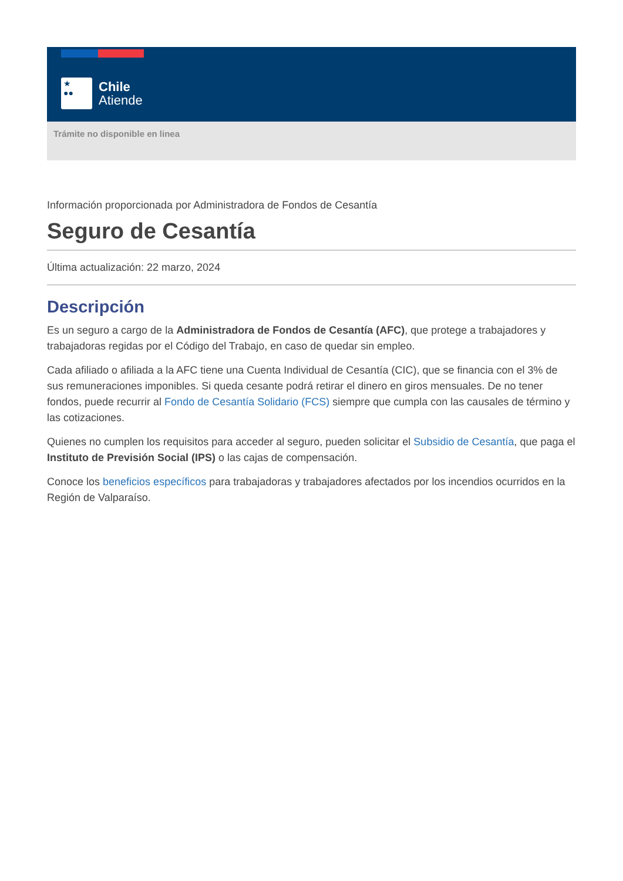★
●●
Chile
Atiende
Trámite no disponible en linea
Información proporcionada por Administradora de Fondos de Cesantía
Seguro de Cesantía
Última actualización: 22 marzo, 2024
Descripción
Es un seguro a cargo de la Administradora de Fondos de Cesantía (AFC), que protege a trabajadores y trabajadoras regidas por el Código del Trabajo, en caso de quedar sin empleo.
Cada afiliado o afiliada a la AFC tiene una Cuenta Individual de Cesantía (CIC), que se financia con el 3% de sus remuneraciones imponibles. Si queda cesante podrá retirar el dinero en giros mensuales. De no tener fondos, puede recurrir al Fondo de Cesantía Solidario (FCS) siempre que cumpla con las causales de término y las cotizaciones.
Quienes no cumplen los requisitos para acceder al seguro, pueden solicitar el Subsidio de Cesantía, que paga el Instituto de Previsión Social (IPS) o las cajas de compensación.
Conoce los beneficios específicos para trabajadoras y trabajadores afectados por los incendios ocurridos en la Región de Valparaíso.